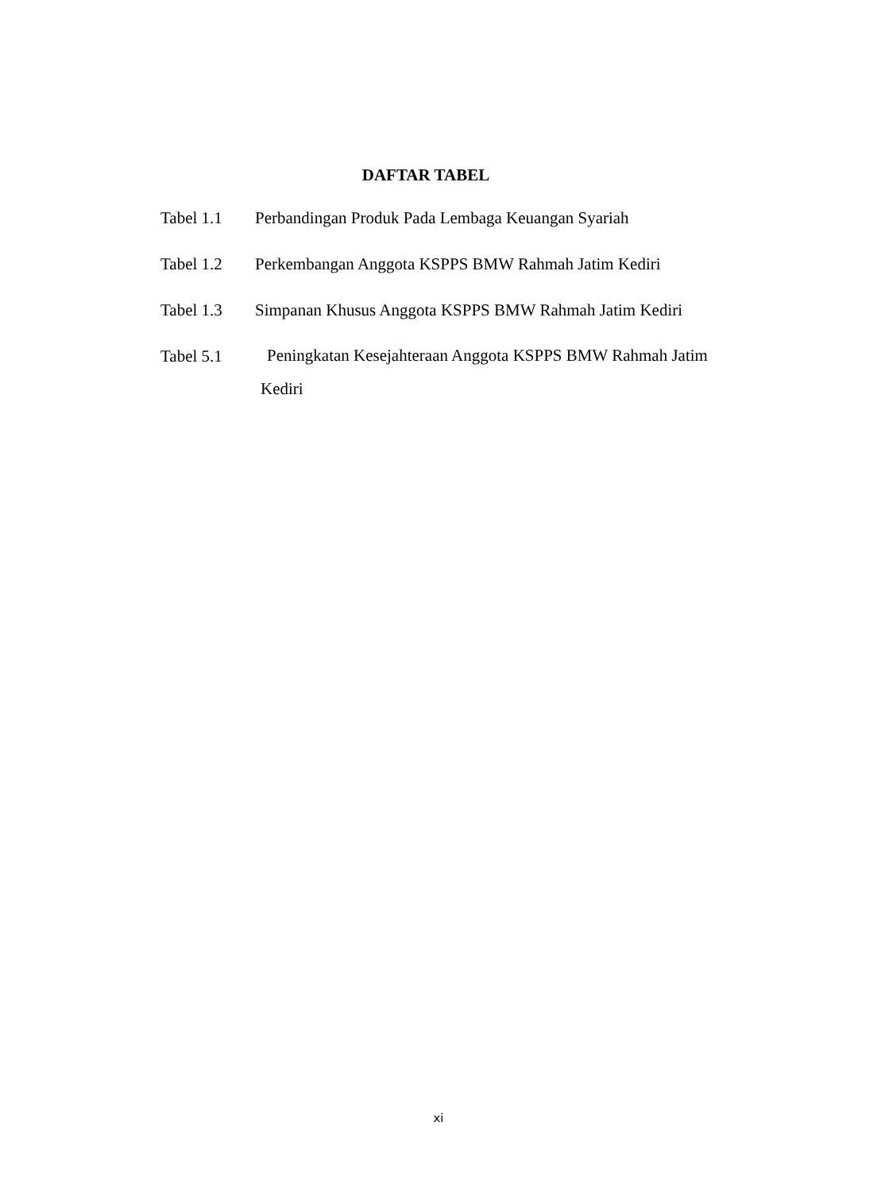DAFTAR TABEL
Tabel 1.1 Perbandingan Produk Pada Lembaga Keuangan Syariah
Tabel 1.2 Perkembangan Anggota KSPPS BMW Rahmah Jatim Kediri
Tabel 1.3 Simpanan Khusus Anggota KSPPS BMW Rahmah Jatim Kediri
Tabel 5.1 Peningkatan Kesejahteraan Anggota KSPPS BMW Rahmah Jatim
Kediri
xi